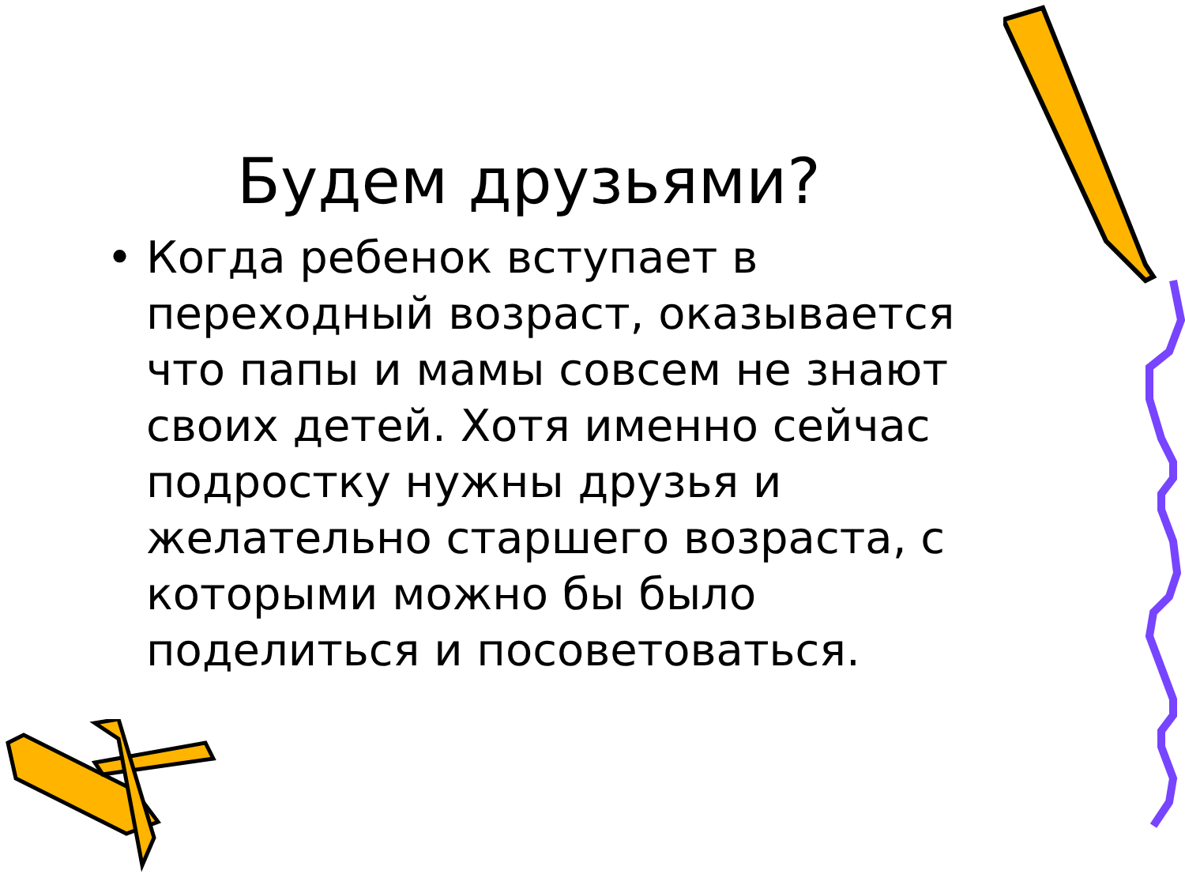Будем друзьями?
• Когда ребенок вступает в переходный возраст, оказывается что папы и мамы совсем не знают своих детей. Хотя именно сейчас подростку нужны друзья и желательно старшего возраста, с которыми можно бы было поделиться и посоветоваться.